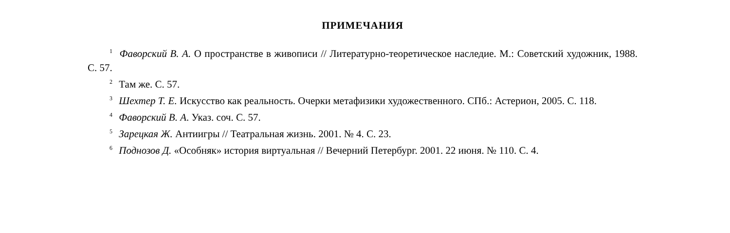ПРИМЕЧАНИЯ
<sup>1</sup> Фаворский В. А. О пространстве в живописи // Литературно-теоретическое наследие. М.: Советский художник, 1988. С. 57.
<sup>2</sup> Там же. С. 57.
<sup>3</sup> Шехтер Т. Е. Искусство как реальность. Очерки метафизики художественного. СПб.: Астерион, 2005. С. 118.
<sup>4</sup> Фаворский В. А. Указ. соч. С. 57.
<sup>5</sup> Зарецкая Ж. Антиигры // Театральная жизнь. 2001. № 4. С. 23.
<sup>6</sup> Поднозов Д. «Особняк» история виртуальная // Вечерний Петербург. 2001. 22 июня. № 110. С. 4.